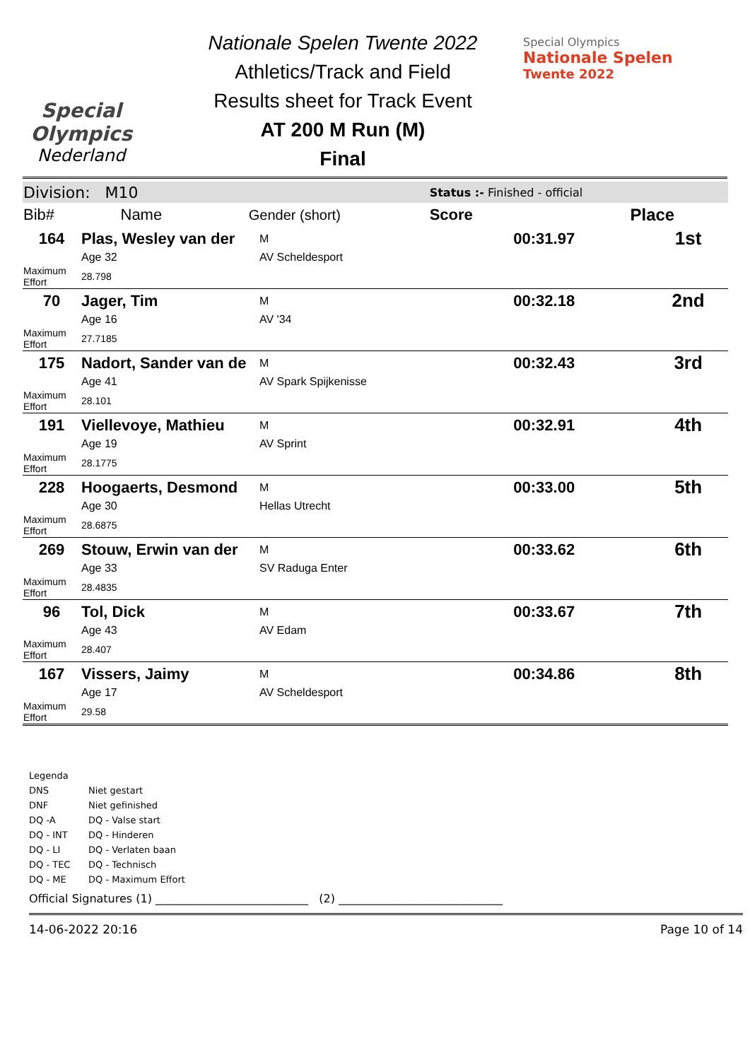Special
Olympics
Nederland
Nationale Spelen Twente 2022
Athletics/Track and Field
Results sheet for Track Event
AT 200 M Run (M)
Final
Special Olympics
Nationale Spelen
Twente 2022
| Division: M10 | | | Status :- Finished - official | |
| Bib# | Name | Gender (short) | Score | Place |
| 164 | Plas, Wesley van der | M | 00:31.97 | 1st |
| | Age 32 | AV Scheldesport | | |
| Maximum Effort | 28.798 | | | |
| 70 | Jager, Tim | M | 00:32.18 | 2nd |
| | Age 16 | AV '34 | | |
| Maximum Effort | 27.7185 | | | |
| 175 | Nadort, Sander van de | M | 00:32.43 | 3rd |
| | Age 41 | AV Spark Spijkenisse | | |
| Maximum Effort | 28.101 | | | |
| 191 | Viellevoye, Mathieu | M | 00:32.91 | 4th |
| | Age 19 | AV Sprint | | |
| Maximum Effort | 28.1775 | | | |
| 228 | Hoogaerts, Desmond | M | 00:33.00 | 5th |
| | Age 30 | Hellas Utrecht | | |
| Maximum Effort | 28.6875 | | | |
| 269 | Stouw, Erwin van der | M | 00:33.62 | 6th |
| | Age 33 | SV Raduga Enter | | |
| Maximum Effort | 28.4835 | | | |
| 96 | Tol, Dick | M | 00:33.67 | 7th |
| | Age 43 | AV Edam | | |
| Maximum Effort | 28.407 | | | |
| 167 | Vissers, Jaimy | M | 00:34.86 | 8th |
| | Age 17 | AV Scheldesport | | |
| Maximum Effort | 29.58 | | | |
Legenda
DNS Niet gestart
DNF Niet gefinished
DQ -A DQ - Valse start
DQ - INT DQ - Hinderen
DQ - LI DQ - Verlaten baan
DQ - TEC DQ - Technisch
DQ - ME DQ - Maximum Effort
Official Signatures (1) ___________________________ (2) _____________________________
14-06-2022 20:16 Page 10 of 14